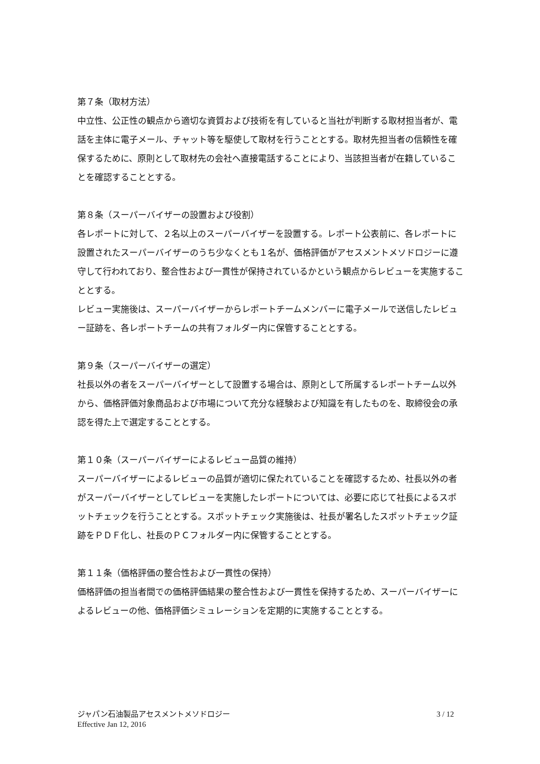第７条（取材方法）
中立性、公正性の観点から適切な資質および技術を有していると当社が判断する取材担当者が、電話を主体に電子メール、チャット等を駆使して取材を行うこととする。取材先担当者の信頼性を確保するために、原則として取材先の会社へ直接電話することにより、当該担当者が在籍していることを確認することとする。
第８条（スーパーバイザーの設置および役割）
各レポートに対して、２名以上のスーパーバイザーを設置する。レポート公表前に、各レポートに設置されたスーパーバイザーのうち少なくとも１名が、価格評価がアセスメントメソドロジーに遵守して行われており、整合性および一貫性が保持されているかという観点からレビューを実施することとする。
レビュー実施後は、スーパーバイザーからレポートチームメンバーに電子メールで送信したレビュー証跡を、各レポートチームの共有フォルダー内に保管することとする。
第９条（スーパーバイザーの選定）
社長以外の者をスーパーバイザーとして設置する場合は、原則として所属するレポートチーム以外から、価格評価対象商品および市場について充分な経験および知識を有したものを、取締役会の承認を得た上で選定することとする。
第１０条（スーパーバイザーによるレビュー品質の維持）
スーパーバイザーによるレビューの品質が適切に保たれていることを確認するため、社長以外の者がスーパーバイザーとしてレビューを実施したレポートについては、必要に応じて社長によるスポットチェックを行うこととする。スポットチェック実施後は、社長が署名したスポットチェック証跡をＰＤＦ化し、社長のＰＣフォルダー内に保管することとする。
第１１条（価格評価の整合性および一貫性の保持）
価格評価の担当者間での価格評価結果の整合性および一貫性を保持するため、スーパーバイザーによるレビューの他、価格評価シミュレーションを定期的に実施することとする。
ジャパン石油製品アセスメントメソドロジー
Effective Jan 12, 2016
3 / 12